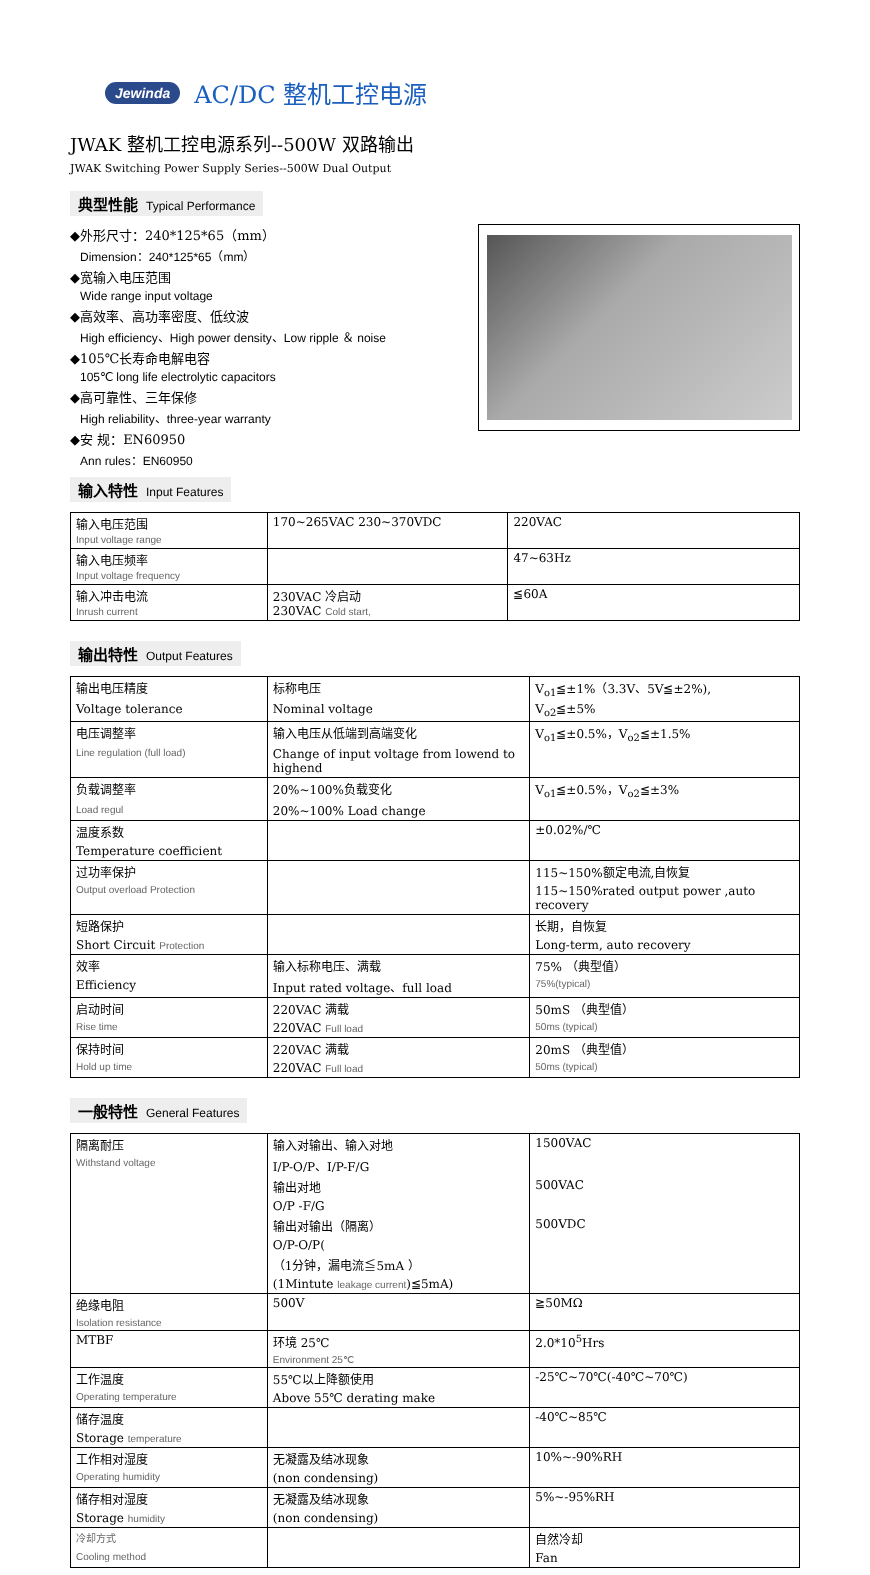Jewinda AC/DC 整机工控电源
JWAK 整机工控电源系列--500W 双路输出
JWAK Switching Power Supply Series--500W Dual Output
典型性能 Typical Performance
◆外形尺寸：240*125*65（mm）
Dimension：240*125*65（mm）
◆宽输入电压范围
Wide range input voltage
◆高效率、高功率密度、低纹波
High efficiency、High power density、Low ripple ＆ noise
◆105℃长寿命电解电容
105℃ long life electrolytic capacitors
◆高可靠性、三年保修
High reliability、three-year warranty
◆安 规：EN60950
Ann rules：EN60950
输入特性 Input Features
| 输入电压范围 Input voltage range | 170~265VAC 230~370VDC | 220VAC |
| 输入电压频率 Input voltage frequency | | 47~63Hz |
| 输入冲击电流 Inrush current | 230VAC 冷启动 230VAC Cold start, | ≦60A |
输出特性 Output Features
| 输出电压精度 | 标称电压 | V<sub>o1</sub>≦±1%（3.3V、5V≦±2%), |
| Voltage tolerance | Nominal voltage | V<sub>o2</sub>≦±5% |
| 电压调整率 | 输入电压从低端到高端变化 | V<sub>o1</sub>≦±0.5%，V<sub>o2</sub>≦±1.5% |
| Line regulation (full load) | Change of input voltage from lowend to highend | |
| 负载调整率 | 20%~100%负载变化 | V<sub>o1</sub>≦±0.5%，V<sub>o2</sub>≦±3% |
| Load regul | 20%~100% Load change | |
| 温度系数 | | ±0.02%/℃ |
| Temperature coefficient | | |
| 过功率保护 | | 115~150%额定电流,自恢复 |
| Output overload Protection | | 115~150%rated output power ,auto recovery |
| 短路保护 | | 长期，自恢复 |
| Short Circuit Protection | | Long-term, auto recovery |
| 效率 | 输入标称电压、满载 | 75% （典型值） |
| Efficiency | Input rated voltage、full load | 75%(typical) |
| 启动时间 | 220VAC 满载 | 50mS （典型值） |
| Rise time | 220VAC Full load | 50ms (typical) |
| 保持时间 | 220VAC 满载 | 20mS （典型值） |
| Hold up time | 220VAC Full load | 50ms (typical) |
一般特性 General Features
| 隔离耐压 | 输入对输出、输入对地 | 1500VAC |
| Withstand voltage | I/P-O/P、I/P-F/G | |
| | 输出对地 | 500VAC |
| | O/P -F/G | |
| | 输出对输出（隔离） | 500VDC |
| | O/P-O/P( | |
| | （1分钟，漏电流≦5mA ） | |
| | (1Mintute leakage current )≦5mA) | |
| 绝缘电阻 | 500V | ≧50MΩ |
| Isolation resistance | | |
| MTBF | 环境 25℃ | 2.0*10<sup>5</sup>Hrs |
| | Environment 25℃ | |
| 工作温度 | 55℃以上降额使用 | -25℃~70℃(-40℃~70℃) |
| Operating temperature | Above 55℃ derating make | |
| 储存温度 | | -40℃~85℃ |
| Storage temperature | | |
| 工作相对湿度 | 无凝露及结冰现象 | 10%~-90%RH |
| Operating humidity | (non condensing) | |
| 储存相对湿度 | 无凝露及结冰现象 | 5%~-95%RH |
| Storage humidity | (non condensing) | |
| 冷却方式 | | 自然冷却 |
| Cooling method | | Fan |